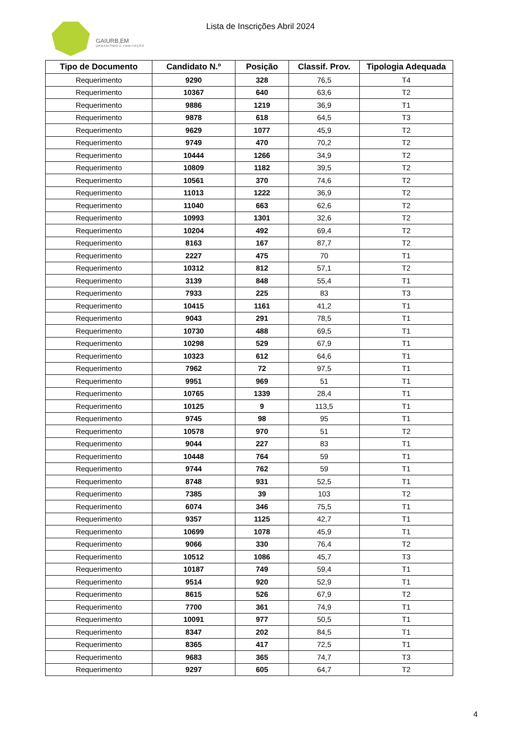GAIURB,EM
URBANISMO E HABITAÇÃO
Lista de Inscrições Abril 2024
| Tipo de Documento | Candidato N.º | Posição | Classif. Prov. | Tipologia Adequada |
| --- | --- | --- | --- | --- |
| Requerimento | 9290 | 328 | 76,5 | T4 |
| Requerimento | 10367 | 640 | 63,6 | T2 |
| Requerimento | 9886 | 1219 | 36,9 | T1 |
| Requerimento | 9878 | 618 | 64,5 | T3 |
| Requerimento | 9629 | 1077 | 45,9 | T2 |
| Requerimento | 9749 | 470 | 70,2 | T2 |
| Requerimento | 10444 | 1266 | 34,9 | T2 |
| Requerimento | 10809 | 1182 | 39,5 | T2 |
| Requerimento | 10561 | 370 | 74,6 | T2 |
| Requerimento | 11013 | 1222 | 36,9 | T2 |
| Requerimento | 11040 | 663 | 62,6 | T2 |
| Requerimento | 10993 | 1301 | 32,6 | T2 |
| Requerimento | 10204 | 492 | 69,4 | T2 |
| Requerimento | 8163 | 167 | 87,7 | T2 |
| Requerimento | 2227 | 475 | 70 | T1 |
| Requerimento | 10312 | 812 | 57,1 | T2 |
| Requerimento | 3139 | 848 | 55,4 | T1 |
| Requerimento | 7933 | 225 | 83 | T3 |
| Requerimento | 10415 | 1161 | 41,2 | T1 |
| Requerimento | 9043 | 291 | 78,5 | T1 |
| Requerimento | 10730 | 488 | 69,5 | T1 |
| Requerimento | 10298 | 529 | 67,9 | T1 |
| Requerimento | 10323 | 612 | 64,6 | T1 |
| Requerimento | 7962 | 72 | 97,5 | T1 |
| Requerimento | 9951 | 969 | 51 | T1 |
| Requerimento | 10765 | 1339 | 28,4 | T1 |
| Requerimento | 10125 | 9 | 113,5 | T1 |
| Requerimento | 9745 | 98 | 95 | T1 |
| Requerimento | 10578 | 970 | 51 | T2 |
| Requerimento | 9044 | 227 | 83 | T1 |
| Requerimento | 10448 | 764 | 59 | T1 |
| Requerimento | 9744 | 762 | 59 | T1 |
| Requerimento | 8748 | 931 | 52,5 | T1 |
| Requerimento | 7385 | 39 | 103 | T2 |
| Requerimento | 6074 | 346 | 75,5 | T1 |
| Requerimento | 9357 | 1125 | 42,7 | T1 |
| Requerimento | 10699 | 1078 | 45,9 | T1 |
| Requerimento | 9066 | 330 | 76,4 | T2 |
| Requerimento | 10512 | 1086 | 45,7 | T3 |
| Requerimento | 10187 | 749 | 59,4 | T1 |
| Requerimento | 9514 | 920 | 52,9 | T1 |
| Requerimento | 8615 | 526 | 67,9 | T2 |
| Requerimento | 7700 | 361 | 74,9 | T1 |
| Requerimento | 10091 | 977 | 50,5 | T1 |
| Requerimento | 8347 | 202 | 84,5 | T1 |
| Requerimento | 8365 | 417 | 72,5 | T1 |
| Requerimento | 9683 | 365 | 74,7 | T3 |
| Requerimento | 9297 | 605 | 64,7 | T2 |
4